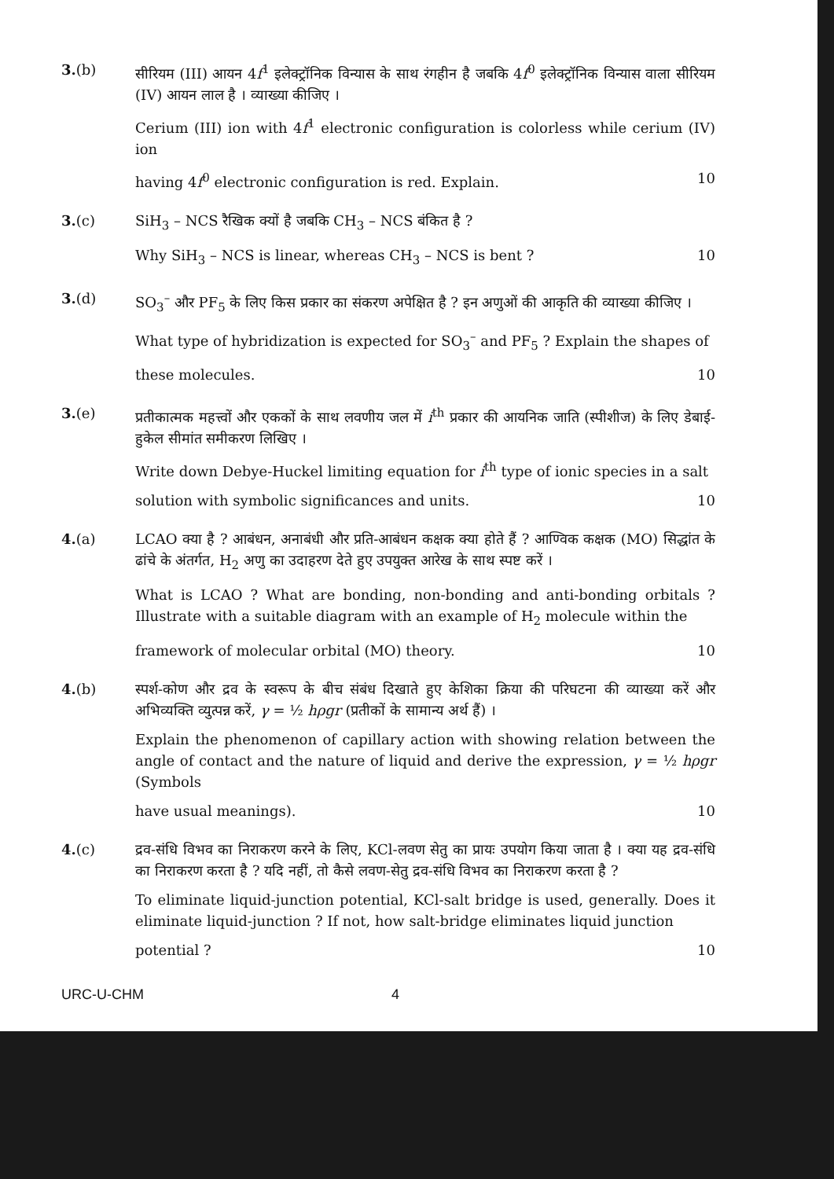3.(b) सीरियम (III) आयन 4f<sup>1</sup> इलेक्ट्रॉनिक विन्यास के साथ रंगहीन है जबकि 4f<sup>0</sup> इलेक्ट्रॉनिक विन्यास वाला सीरियम (IV) आयन लाल है । व्याख्या कीजिए ।
Cerium (III) ion with 4f<sup>1</sup> electronic configuration is colorless while cerium (IV) ion
having 4f<sup>0</sup> electronic configuration is red. Explain. 10
3.(c) SiH<sub>3</sub> – NCS रैखिक क्यों है जबकि CH<sub>3</sub> – NCS बंकित है ?
Why SiH<sub>3</sub> – NCS is linear, whereas CH<sub>3</sub> – NCS is bent ? 10
3.(d) SO<sub>3</sub><sup>–</sup> और PF<sub>5</sub> के लिए किस प्रकार का संकरण अपेक्षित है ? इन अणुओं की आकृति की व्याख्या कीजिए ।
What type of hybridization is expected for SO<sub>3</sub><sup>–</sup> and PF<sub>5</sub> ? Explain the shapes of
these molecules. 10
3.(e) प्रतीकात्मक महत्त्वों और एककों के साथ लवणीय जल में i<sup>th</sup> प्रकार की आयनिक जाति (स्पीशीज) के लिए डेबाई-हुकेल सीमांत समीकरण लिखिए ।
Write down Debye-Huckel limiting equation for i<sup>th</sup> type of ionic species in a salt
solution with symbolic significances and units. 10
4.(a) LCAO क्या है ? आबंधन, अनाबंधी और प्रति-आबंधन कक्षक क्या होते हैं ? आण्विक कक्षक (MO) सिद्धांत के ढांचे के अंतर्गत, H<sub>2</sub> अणु का उदाहरण देते हुए उपयुक्त आरेख के साथ स्पष्ट करें ।
What is LCAO ? What are bonding, non-bonding and anti-bonding orbitals ? Illustrate with a suitable diagram with an example of H<sub>2</sub> molecule within the
framework of molecular orbital (MO) theory. 10
4.(b) स्पर्श-कोण और द्रव के स्वरूप के बीच संबंध दिखाते हुए केशिका क्रिया की परिघटना की व्याख्या करें और अभिव्यक्ति व्युत्पन्न करें, γ = ½ hρgr (प्रतीकों के सामान्य अर्थ हैं) ।
Explain the phenomenon of capillary action with showing relation between the angle of contact and the nature of liquid and derive the expression, γ = ½ hρgr (Symbols
have usual meanings). 10
4.(c) द्रव-संधि विभव का निराकरण करने के लिए, KCl-लवण सेतु का प्रायः उपयोग किया जाता है । क्या यह द्रव-संधि का निराकरण करता है ? यदि नहीं, तो कैसे लवण-सेतु द्रव-संधि विभव का निराकरण करता है ?
To eliminate liquid-junction potential, KCl-salt bridge is used, generally. Does it eliminate liquid-junction ? If not, how salt-bridge eliminates liquid junction
potential ? 10
URC-U-CHM 4